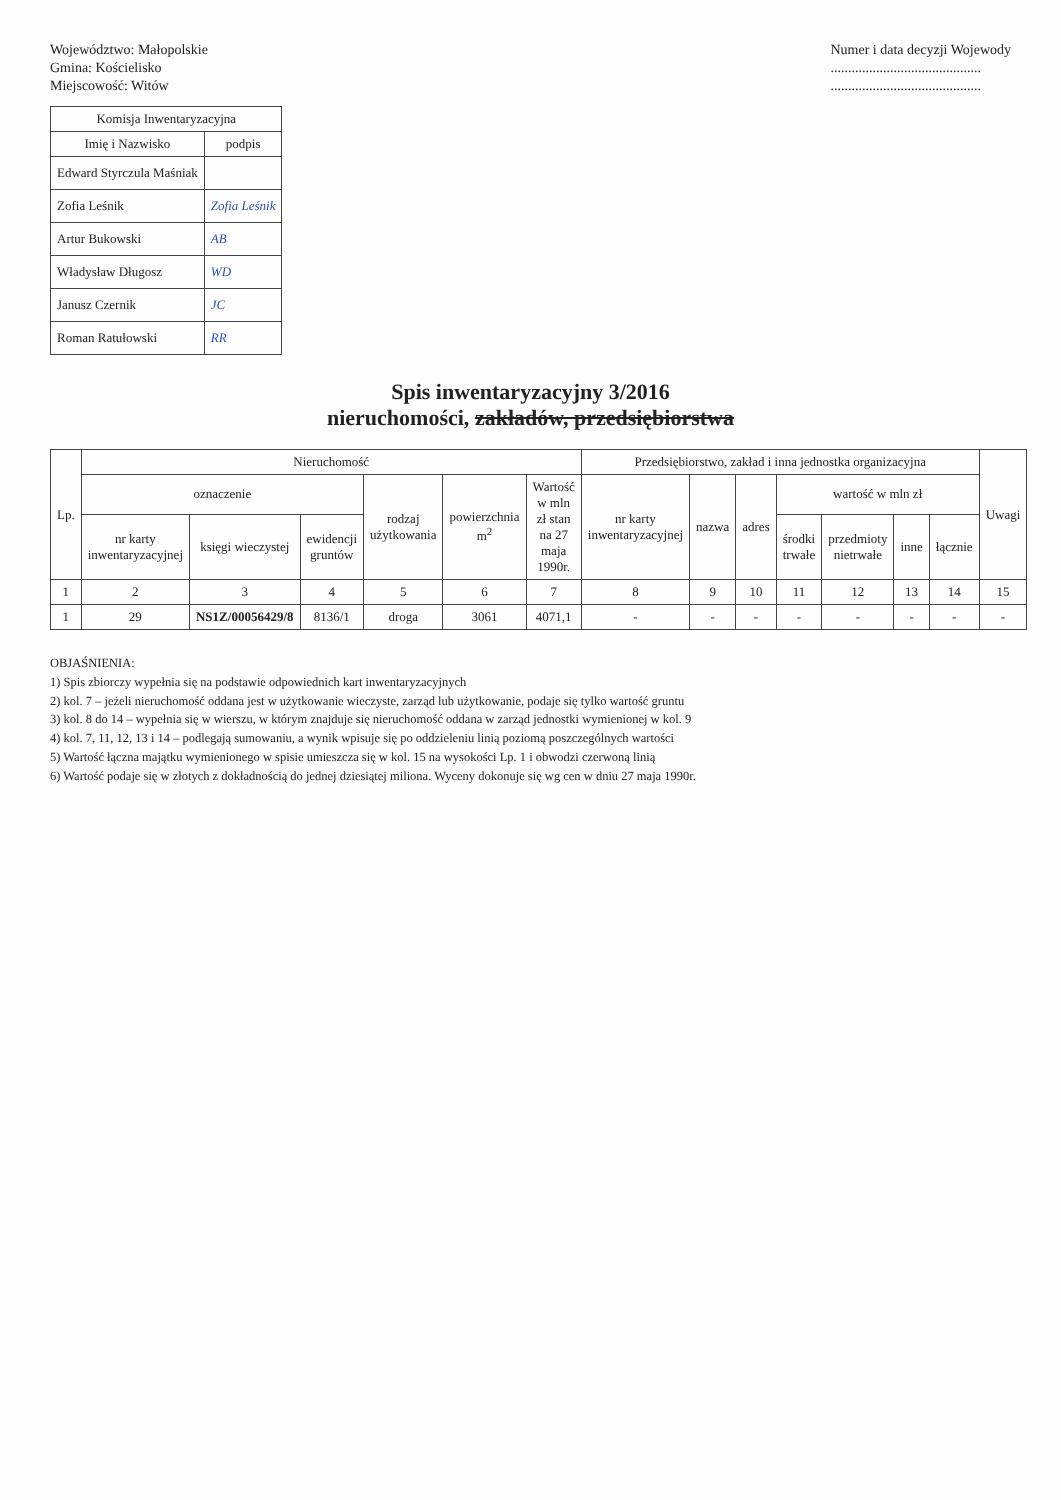Województwo: Małopolskie
Gmina: Kościelisko
Miejscowość: Witów
Numer i data decyzji Wojewody
...........................................
...........................................
| Komisja Inwentaryzacyjna | |
| --- | --- |
| Imię i Nazwisko | podpis |
| Edward Styrczula Maśniak | |
| Zofia Leśnik | Zofia Leśnik |
| Artur Bukowski | AB |
| Władysław Długosz | WD |
| Janusz Czernik | JC |
| Roman Ratułowski | RR |
Spis inwentaryzacyjny 3/2016
nieruchomości, zakładów, przedsiębiorstwa
| Lp. | Nieruchomość | | | | | | Przedsiębiorstwo, zakład i inna jednostka organizacyjna | | | | | | | Uwagi |
| --- | --- | --- | --- | --- | --- | --- | --- | --- | --- | --- | --- | --- | --- | --- |
| | oznaczenie | | | rodzaj użytkowania | powierzchnia m<sup>2</sup> | Wartość w mln zł stan na 27 maja 1990r. | nr karty inwentaryzacyjnej | nazwa | adres | wartość w mln zł | | | | |
| | nr karty inwentaryzacyjnej | księgi wieczystej | ewidencji gruntów | | | | | | | środki trwałe | przedmioty nietrwałe | inne | łącznie | |
| 1 | 2 | 3 | 4 | 5 | 6 | 7 | 8 | 9 | 10 | 11 | 12 | 13 | 14 | 15 |
| 1 | 29 | NS1Z/00056429/8 | 8136/1 | droga | 3061 | 4071,1 | - | - | - | - | - | - | - | - |
OBJAŚNIENIA:
1) Spis zbiorczy wypełnia się na podstawie odpowiednich kart inwentaryzacyjnych
2) kol. 7 – jeżeli nieruchomość oddana jest w użytkowanie wieczyste, zarząd lub użytkowanie, podaje się tylko wartość gruntu
3) kol. 8 do 14 – wypełnia się w wierszu, w którym znajduje się nieruchomość oddana w zarząd jednostki wymienionej w kol. 9
4) kol. 7, 11, 12, 13 i 14 – podlegają sumowaniu, a wynik wpisuje się po oddzieleniu linią poziomą poszczególnych wartości
5) Wartość łączna majątku wymienionego w spisie umieszcza się w kol. 15 na wysokości Lp. 1 i obwodzi czerwoną linią
6) Wartość podaje się w złotych z dokładnością do jednej dziesiątej miliona. Wyceny dokonuje się wg cen w dniu 27 maja 1990r.